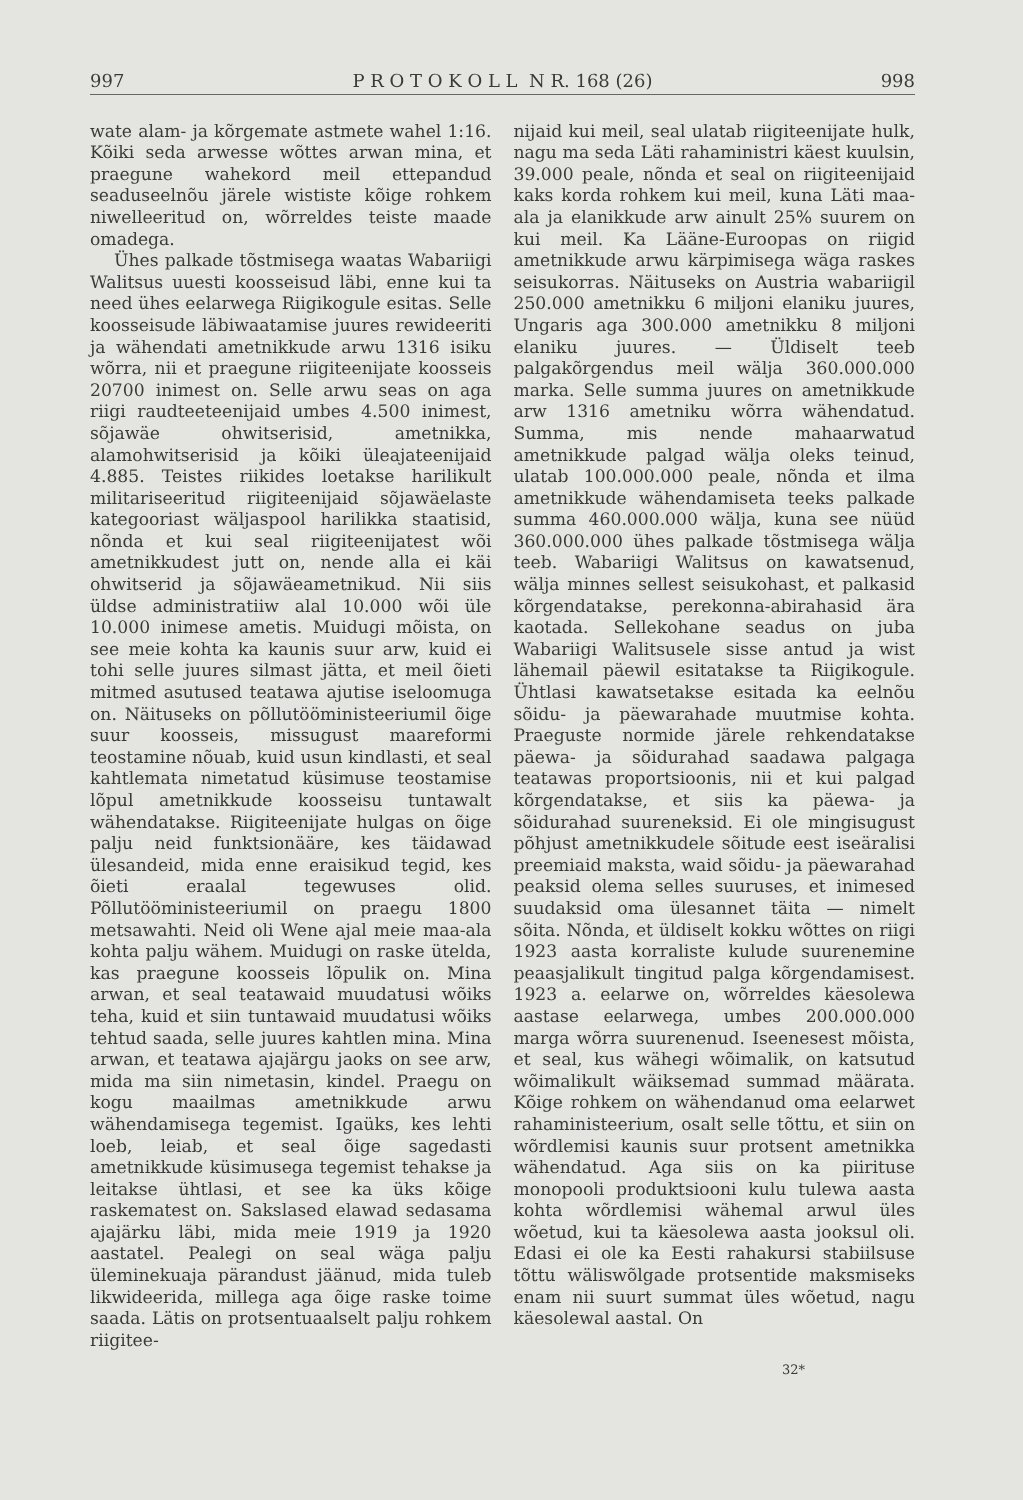997 P R O T O K O L L N R. 168 (26) 998
wate alam- ja kõrgemate astmete wahel 1:16. Kõiki seda arwesse wõttes arwan mina, et praegune wahekord meil ettepandud seaduseelnõu järele wististe kõige rohkem niwelleeritud on, wõrreldes teiste maade omadega.
Ühes palkade tõstmisega waatas Wabariigi Walitsus uuesti koosseisud läbi, enne kui ta need ühes eelarwega Riigikogule esitas. Selle koosseisude läbiwaatamise juures rewideeriti ja wähendati ametnikkude arwu 1316 isiku wõrra, nii et praegune riigiteenijate koosseis 20700 inimest on. Selle arwu seas on aga riigi raudteeteenijaid umbes 4.500 inimest, sõjawäe ohwitserisid, ametnikka, alamohwitserisid ja kõiki üleajateenijaid 4.885. Teistes riikides loetakse harilikult militariseeritud riigiteenijaid sõjawäelaste kategooriast wäljaspool harilikka staatisid, nõnda et kui seal riigiteenijatest wõi ametnikkudest jutt on, nende alla ei käi ohwitserid ja sõjawäeametnikud. Nii siis üldse administratiiw alal 10.000 wõi üle 10.000 inimese ametis. Muidugi mõista, on see meie kohta ka kaunis suur arw, kuid ei tohi selle juures silmast jätta, et meil õieti mitmed asutused teatawa ajutise iseloomuga on. Näituseks on põllutööministeeriumil õige suur koosseis, missugust maareformi teostamine nõuab, kuid usun kindlasti, et seal kahtlemata nimetatud küsimuse teostamise lõpul ametnikkude koosseisu tuntawalt wähendatakse. Riigiteenijate hulgas on õige palju neid funktsionääre, kes täidawad ülesandeid, mida enne eraisikud tegid, kes õieti eraalal tegewuses olid. Põllutööministeeriumil on praegu 1800 metsawahti. Neid oli Wene ajal meie maa-ala kohta palju wähem. Muidugi on raske ütelda, kas praegune koosseis lõpulik on. Mina arwan, et seal teatawaid muudatusi wõiks teha, kuid et siin tuntawaid muudatusi wõiks tehtud saada, selle juures kahtlen mina. Mina arwan, et teatawa ajajärgu jaoks on see arw, mida ma siin nimetasin, kindel. Praegu on kogu maailmas ametnikkude arwu wähendamisega tegemist. Igaüks, kes lehti loeb, leiab, et seal õige sagedasti ametnikkude küsimusega tegemist tehakse ja leitakse ühtlasi, et see ka üks kõige raskematest on. Sakslased elawad sedasama ajajärku läbi, mida meie 1919 ja 1920 aastatel. Pealegi on seal wäga palju üleminekuaja pärandust jäänud, mida tuleb likwideerida, millega aga õige raske toime saada. Lätis on protsentuaalselt palju rohkem riigitee-
nijaid kui meil, seal ulatab riigiteenijate hulk, nagu ma seda Läti rahaministri käest kuulsin, 39.000 peale, nõnda et seal on riigiteenijaid kaks korda rohkem kui meil, kuna Läti maa-ala ja elanikkude arw ainult 25% suurem on kui meil. Ka Lääne-Euroopas on riigid ametnikkude arwu kärpimisega wäga raskes seisukorras. Näituseks on Austria wabariigil 250.000 ametnikku 6 miljoni elaniku juures, Ungaris aga 300.000 ametnikku 8 miljoni elaniku juures. — Üldiselt teeb palgakõrgendus meil wälja 360.000.000 marka. Selle summa juures on ametnikkude arw 1316 ametniku wõrra wähendatud. Summa, mis nende mahaarwatud ametnikkude palgad wälja oleks teinud, ulatab 100.000.000 peale, nõnda et ilma ametnikkude wähendamiseta teeks palkade summa 460.000.000 wälja, kuna see nüüd 360.000.000 ühes palkade tõstmisega wälja teeb. Wabariigi Walitsus on kawatsenud, wälja minnes sellest seisukohast, et palkasid kõrgendatakse, perekonna-abirahasid ära kaotada. Sellekohane seadus on juba Wabariigi Walitsusele sisse antud ja wist lähemail päewil esitatakse ta Riigikogule. Ühtlasi kawatsetakse esitada ka eelnõu sõidu- ja päewarahade muutmise kohta. Praeguste normide järele rehkendatakse päewa- ja sõidurahad saadawa palgaga teatawas proportsioonis, nii et kui palgad kõrgendatakse, et siis ka päewa- ja sõidurahad suureneksid. Ei ole mingisugust põhjust ametnikkudele sõitude eest iseäralisi preemiaid maksta, waid sõidu- ja päewarahad peaksid olema selles suuruses, et inimesed suudaksid oma ülesannet täita — nimelt sõita. Nõnda, et üldiselt kokku wõttes on riigi 1923 aasta korraliste kulude suurenemine peaasjalikult tingitud palga kõrgendamisest. 1923 a. eelarwe on, wõrreldes käesolewa aastase eelarwega, umbes 200.000.000 marga wõrra suurenenud. Iseenesest mõista, et seal, kus wähegi wõimalik, on katsutud wõimalikult wäiksemad summad määrata. Kõige rohkem on wähendanud oma eelarwet rahaministeerium, osalt selle tõttu, et siin on wõrdlemisi kaunis suur protsent ametnikka wähendatud. Aga siis on ka piirituse monopooli produktsiooni kulu tulewa aasta kohta wõrdlemisi wähemal arwul üles wõetud, kui ta käesolewa aasta jooksul oli. Edasi ei ole ka Eesti rahakursi stabiilsuse tõttu wäliswõlgade protsentide maksmiseks enam nii suurt summat üles wõetud, nagu käesolewal aastal. On
32*